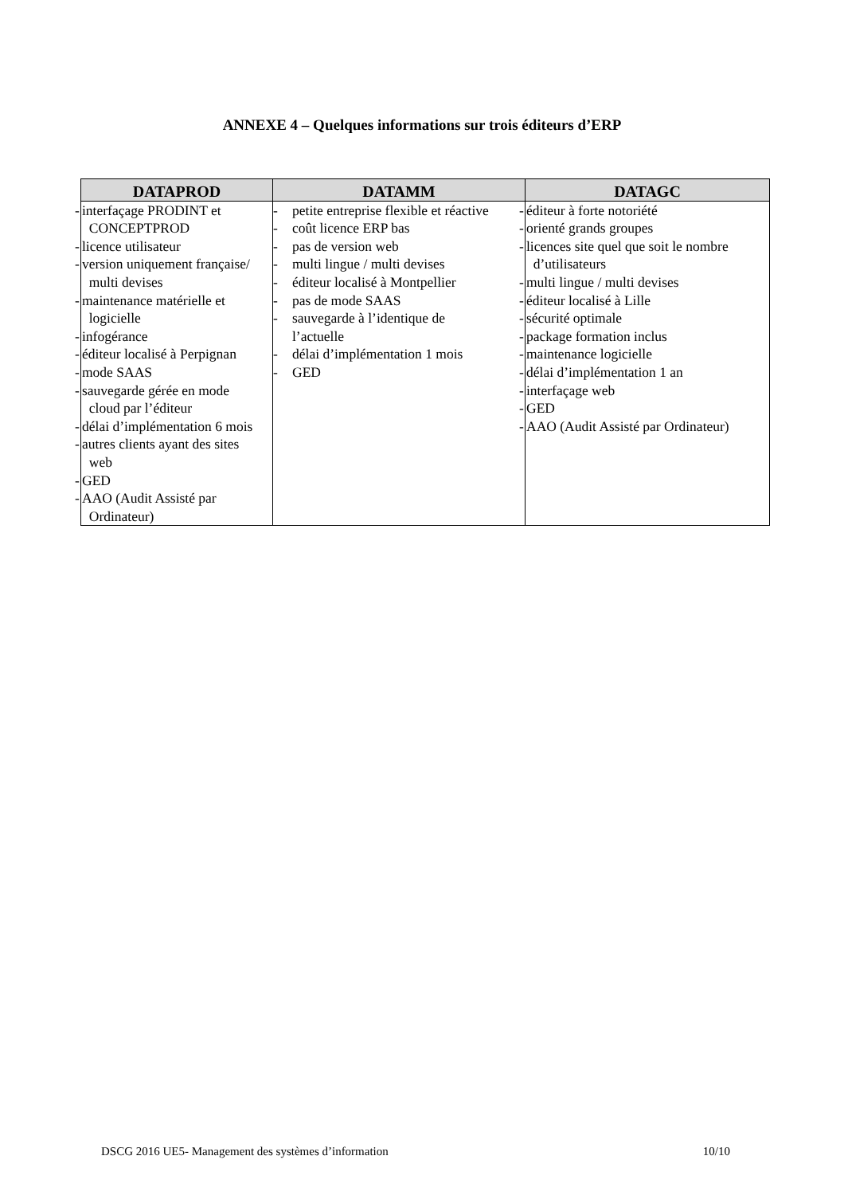ANNEXE 4 – Quelques informations sur trois éditeurs d’ERP
| DATAPROD | DATAMM | DATAGC |
| --- | --- | --- |
| - interfaçage PRODINT et CONCEPTPROD - licence utilisateur - version uniquement française/ multi devises - maintenance matérielle et logicielle - infogérance - éditeur localisé à Perpignan - mode SAAS - sauvegarde gérée en mode cloud par l’éditeur - délai d’implémentation 6 mois - autres clients ayant des sites web - GED - AAO (Audit Assisté par Ordinateur) | - petite entreprise flexible et réactive - coût licence ERP bas - pas de version web - multi lingue / multi devises - éditeur localisé à Montpellier - pas de mode SAAS - sauvegarde à l’identique de l’actuelle - délai d’implémentation 1 mois - GED | - éditeur à forte notoriété - orienté grands groupes - licences site quel que soit le nombre d’utilisateurs - multi lingue / multi devises - éditeur localisé à Lille - sécurité optimale - package formation inclus - maintenance logicielle - délai d’implémentation 1 an - interfaçage web - GED - AAO (Audit Assisté par Ordinateur) |
DSCG 2016 UE5- Management des systèmes d’information 10/10